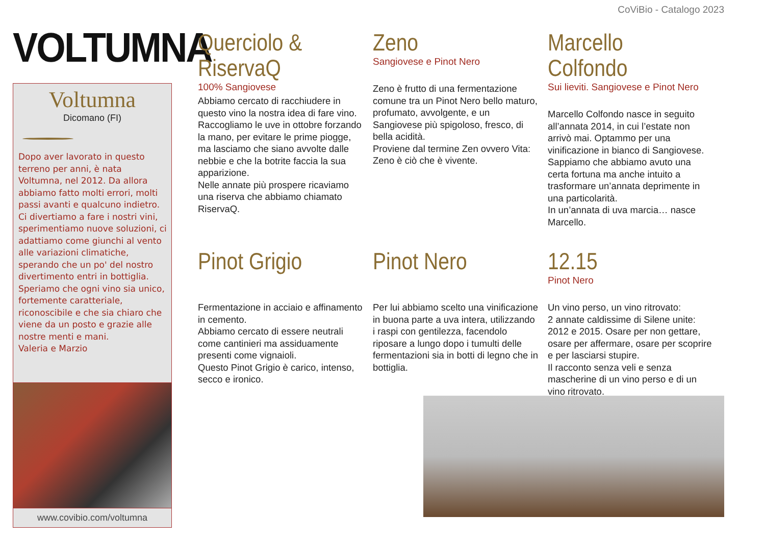CoViBio - Catalogo 2023
VOLTUMNA
Voltumna
Dicomano (FI)
Dopo aver lavorato in questo terreno per anni, è nata Voltumna, nel 2012. Da allora abbiamo fatto molti errori, molti passi avanti e qualcuno indietro. Ci divertiamo a fare i nostri vini, sperimentiamo nuove soluzioni, ci adattiamo come giunchi al vento alle variazioni climatiche, sperando che un po' del nostro divertimento entri in bottiglia. Speriamo che ogni vino sia unico, fortemente caratteriale, riconoscibile e che sia chiaro che viene da un posto e grazie alle nostre menti e mani.
Valeria e Marzio
www.covibio.com/voltumna
Querciolo & RiservaQ
100% Sangiovese
Abbiamo cercato di racchiudere in questo vino la nostra idea di fare vino. Raccogliamo le uve in ottobre forzando la mano, per evitare le prime piogge, ma lasciamo che siano avvolte dalle nebbie e che la botrite faccia la sua apparizione.
Nelle annate più prospere ricaviamo una riserva che abbiamo chiamato RiservaQ.
Zeno
Sangiovese e Pinot Nero
Zeno è frutto di una fermentazione comune tra un Pinot Nero bello maturo, profumato, avvolgente, e un Sangiovese più spigoloso, fresco, di bella acidità.
Proviene dal termine Zen ovvero Vita: Zeno è ciò che è vivente.
Marcello Colfondo
Sui lieviti. Sangiovese e Pinot Nero
Marcello Colfondo nasce in seguito all’annata 2014, in cui l’estate non arrivò mai. Optammo per una vinificazione in bianco di Sangiovese. Sappiamo che abbiamo avuto una certa fortuna ma anche intuito a trasformare un’annata deprimente in una particolarità.
In un’annata di uva marcia… nasce Marcello.
Pinot Grigio
Fermentazione in acciaio e affinamento in cemento.
Abbiamo cercato di essere neutrali come cantinieri ma assiduamente presenti come vignaioli.
Questo Pinot Grigio è carico, intenso, secco e ironico.
Pinot Nero
Per lui abbiamo scelto una vinificazione in buona parte a uva intera, utilizzando i raspi con gentilezza, facendolo riposare a lungo dopo i tumulti delle fermentazioni sia in botti di legno che in bottiglia.
12.15
Pinot Nero
Un vino perso, un vino ritrovato:
2 annate caldissime di Silene unite: 2012 e 2015. Osare per non gettare, osare per affermare, osare per scoprire e per lasciarsi stupire.
Il racconto senza veli e senza mascherine di un vino perso e di un vino ritrovato.